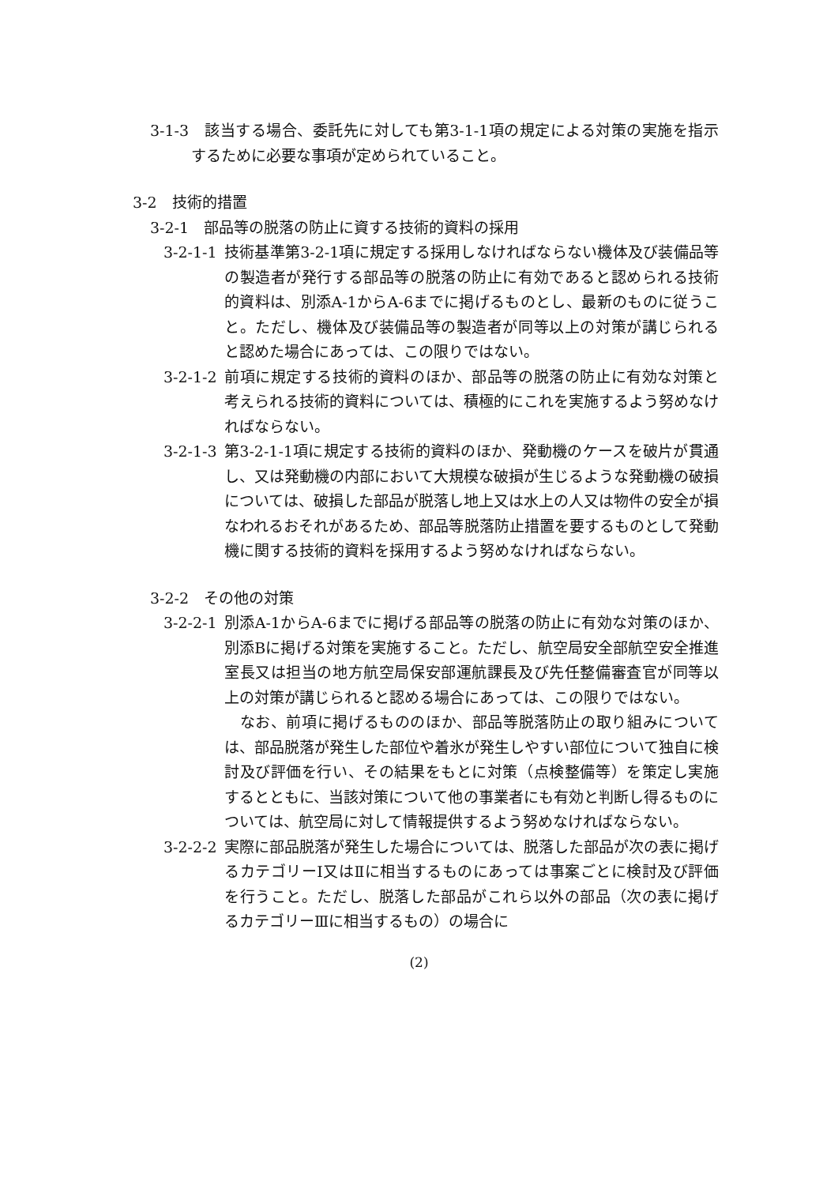3-1-3　該当する場合、委託先に対しても第3-1-1項の規定による対策の実施を指示するために必要な事項が定められていること。
3-2　技術的措置
3-2-1　部品等の脱落の防止に資する技術的資料の採用
3-2-1-1
技術基準第3-2-1項に規定する採用しなければならない機体及び装備品等の製造者が発行する部品等の脱落の防止に有効であると認められる技術的資料は、別添A-1からA-6までに掲げるものとし、最新のものに従うこと。ただし、機体及び装備品等の製造者が同等以上の対策が講じられると認めた場合にあっては、この限りではない。
3-2-1-2
前項に規定する技術的資料のほか、部品等の脱落の防止に有効な対策と考えられる技術的資料については、積極的にこれを実施するよう努めなければならない。
3-2-1-3
第3-2-1-1項に規定する技術的資料のほか、発動機のケースを破片が貫通し、又は発動機の内部において大規模な破損が生じるような発動機の破損については、破損した部品が脱落し地上又は水上の人又は物件の安全が損なわれるおそれがあるため、部品等脱落防止措置を要するものとして発動機に関する技術的資料を採用するよう努めなければならない。
3-2-2　その他の対策
3-2-2-1
別添A-1からA-6までに掲げる部品等の脱落の防止に有効な対策のほか、別添Bに掲げる対策を実施すること。ただし、航空局安全部航空安全推進室長又は担当の地方航空局保安部運航課長及び先任整備審査官が同等以上の対策が講じられると認める場合にあっては、この限りではない。
　なお、前項に掲げるもののほか、部品等脱落防止の取り組みについては、部品脱落が発生した部位や着氷が発生しやすい部位について独自に検討及び評価を行い、その結果をもとに対策（点検整備等）を策定し実施するとともに、当該対策について他の事業者にも有効と判断し得るものについては、航空局に対して情報提供するよう努めなければならない。
3-2-2-2
実際に部品脱落が発生した場合については、脱落した部品が次の表に掲げるカテゴリーⅠ又はⅡに相当するものにあっては事案ごとに検討及び評価を行うこと。ただし、脱落した部品がこれら以外の部品（次の表に掲げるカテゴリーⅢに相当するもの）の場合に
(2)